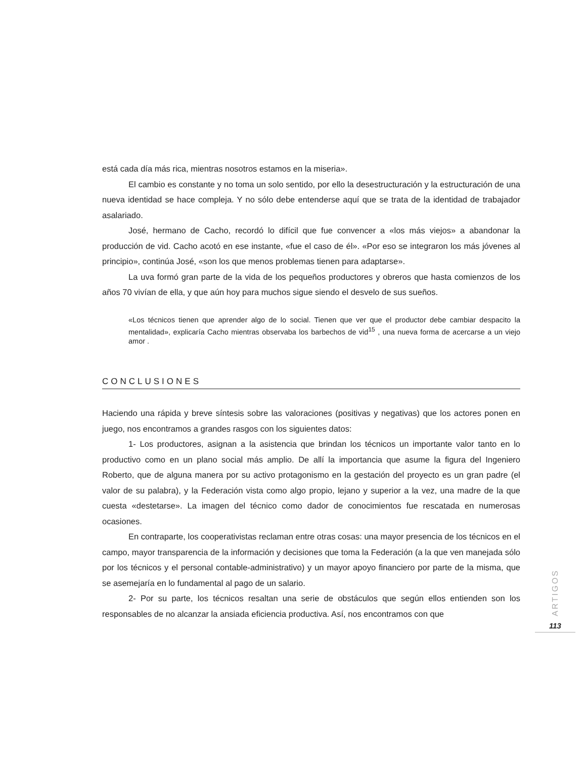está cada día más rica, mientras nosotros estamos en la miseria».
El cambio es constante y no toma un solo sentido, por ello la desestructuración y la estructuración de una nueva identidad se hace compleja. Y no sólo debe entenderse aquí que se trata de la identidad de trabajador asalariado.
José, hermano de Cacho, recordó lo difícil que fue convencer a «los más viejos» a abandonar la producción de vid. Cacho acotó en ese instante, «fue el caso de él». «Por eso se integraron los más jóvenes al principio», continúa José, «son los que menos problemas tienen para adaptarse».
La uva formó gran parte de la vida de los pequeños productores y obreros que hasta comienzos de los años 70 vivían de ella, y que aún hoy para muchos sigue siendo el desvelo de sus sueños.
«Los técnicos tienen que aprender algo de lo social. Tienen que ver que el productor debe cambiar despacito la mentalidad», explicaría Cacho mientras observaba los barbechos de vid<sup>15</sup> , una nueva forma de acercarse a un viejo amor .
CONCLUSIONES
Haciendo una rápida y breve síntesis sobre las valoraciones (positivas y negativas) que los actores ponen en juego, nos encontramos a grandes rasgos con los siguientes datos:
1- Los productores, asignan a la asistencia que brindan los técnicos un importante valor tanto en lo productivo como en un plano social más amplio. De allí la importancia que asume la figura del Ingeniero Roberto, que de alguna manera por su activo protagonismo en la gestación del proyecto es un gran padre (el valor de su palabra), y la Federación vista como algo propio, lejano y superior a la vez, una madre de la que cuesta «destetarse». La imagen del técnico como dador de conocimientos fue rescatada en numerosas ocasiones.
En contraparte, los cooperativistas reclaman entre otras cosas: una mayor presencia de los técnicos en el campo, mayor transparencia de la información y decisiones que toma la Federación (a la que ven manejada sólo por los técnicos y el personal contable-administrativo) y un mayor apoyo financiero por parte de la misma, que se asemejaría en lo fundamental al pago de un salario.
2- Por su parte, los técnicos resaltan una serie de obstáculos que según ellos entienden son los responsables de no alcanzar la ansiada eficiencia productiva. Así, nos encontramos con que
ARTIGOS
113